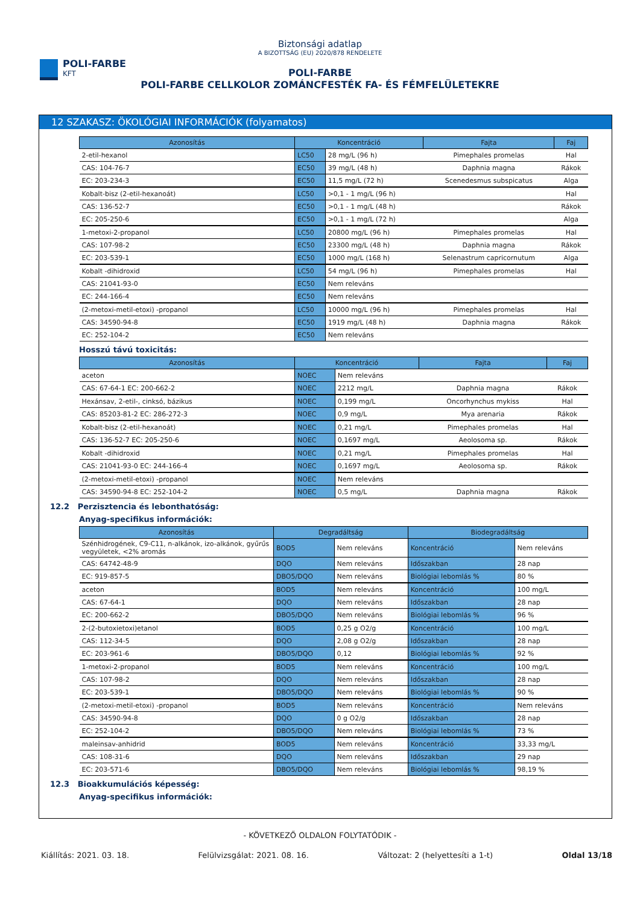POLI-FARBE
KFT
Biztonsági adatlap
A BIZOTTSÁG (EU) 2020/878 RENDELETE
POLI-FARBE
POLI-FARBE CELLKOLOR ZOMÁNCFESTÉK FA- ÉS FÉMFELÜLETEKRE
12 SZAKASZ: ÖKOLÓGIAI INFORMÁCIÓK (folyamatos)
| Azonosítás | Koncentráció | | Fajta | Faj |
| --- | --- | --- | --- | --- |
| 2-etil-hexanol | LC50 | 28 mg/L (96 h) | Pimephales promelas | Hal |
| CAS: 104-76-7 | EC50 | 39 mg/L (48 h) | Daphnia magna | Rákok |
| EC: 203-234-3 | EC50 | 11,5 mg/L (72 h) | Scenedesmus subspicatus | Alga |
| Kobalt-bisz (2-etil-hexanoát) | LC50 | >0,1 - 1 mg/L (96 h) | | Hal |
| CAS: 136-52-7 | EC50 | >0,1 - 1 mg/L (48 h) | | Rákok |
| EC: 205-250-6 | EC50 | >0,1 - 1 mg/L (72 h) | | Alga |
| 1-metoxi-2-propanol | LC50 | 20800 mg/L (96 h) | Pimephales promelas | Hal |
| CAS: 107-98-2 | EC50 | 23300 mg/L (48 h) | Daphnia magna | Rákok |
| EC: 203-539-1 | EC50 | 1000 mg/L (168 h) | Selenastrum capricornutum | Alga |
| Kobalt -dihidroxid | LC50 | 54 mg/L (96 h) | Pimephales promelas | Hal |
| CAS: 21041-93-0 | EC50 | Nem releváns | | |
| EC: 244-166-4 | EC50 | Nem releváns | | |
| (2-metoxi-metil-etoxi) -propanol | LC50 | 10000 mg/L (96 h) | Pimephales promelas | Hal |
| CAS: 34590-94-8 | EC50 | 1919 mg/L (48 h) | Daphnia magna | Rákok |
| EC: 252-104-2 | EC50 | Nem releváns | | |
Hosszú távú toxicitás:
| Azonosítás | Koncentráció | | Fajta | Faj |
| --- | --- | --- | --- | --- |
| aceton | NOEC | Nem releváns | | |
| CAS: 67-64-1 EC: 200-662-2 | NOEC | 2212 mg/L | Daphnia magna | Rákok |
| Hexánsav, 2-etil-, cinksó, bázikus | NOEC | 0,199 mg/L | Oncorhynchus mykiss | Hal |
| CAS: 85203-81-2 EC: 286-272-3 | NOEC | 0,9 mg/L | Mya arenaria | Rákok |
| Kobalt-bisz (2-etil-hexanoát) | NOEC | 0,21 mg/L | Pimephales promelas | Hal |
| CAS: 136-52-7 EC: 205-250-6 | NOEC | 0,1697 mg/L | Aeolosoma sp. | Rákok |
| Kobalt -dihidroxid | NOEC | 0,21 mg/L | Pimephales promelas | Hal |
| CAS: 21041-93-0 EC: 244-166-4 | NOEC | 0,1697 mg/L | Aeolosoma sp. | Rákok |
| (2-metoxi-metil-etoxi) -propanol | NOEC | Nem releváns | | |
| CAS: 34590-94-8 EC: 252-104-2 | NOEC | 0,5 mg/L | Daphnia magna | Rákok |
12.2 Perzisztencia és lebonthatóság:
Anyag-specifikus információk:
| Azonosítás | Degradáltság | | Biodegradáltság | |
| --- | --- | --- | --- | --- |
| Szénhidrogének, C9-C11, n-alkánok, izo-alkánok, gyűrűs vegyületek, <2% aromás | BOD5 | Nem releváns | Koncentráció | Nem releváns |
| CAS: 64742-48-9 | DQO | Nem releváns | Időszakban | 28 nap |
| EC: 919-857-5 | DBO5/DQO | Nem releváns | Biológiai lebomlás % | 80 % |
| aceton | BOD5 | Nem releváns | Koncentráció | 100 mg/L |
| CAS: 67-64-1 | DQO | Nem releváns | Időszakban | 28 nap |
| EC: 200-662-2 | DBO5/DQO | Nem releváns | Biológiai lebomlás % | 96 % |
| 2-(2-butoxietoxi)etanol | BOD5 | 0,25 g O2/g | Koncentráció | 100 mg/L |
| CAS: 112-34-5 | DQO | 2,08 g O2/g | Időszakban | 28 nap |
| EC: 203-961-6 | DBO5/DQO | 0,12 | Biológiai lebomlás % | 92 % |
| 1-metoxi-2-propanol | BOD5 | Nem releváns | Koncentráció | 100 mg/L |
| CAS: 107-98-2 | DQO | Nem releváns | Időszakban | 28 nap |
| EC: 203-539-1 | DBO5/DQO | Nem releváns | Biológiai lebomlás % | 90 % |
| (2-metoxi-metil-etoxi) -propanol | BOD5 | Nem releváns | Koncentráció | Nem releváns |
| CAS: 34590-94-8 | DQO | 0 g O2/g | Időszakban | 28 nap |
| EC: 252-104-2 | DBO5/DQO | Nem releváns | Biológiai lebomlás % | 73 % |
| maleinsav-anhidrid | BOD5 | Nem releváns | Koncentráció | 33,33 mg/L |
| CAS: 108-31-6 | DQO | Nem releváns | Időszakban | 29 nap |
| EC: 203-571-6 | DBO5/DQO | Nem releváns | Biológiai lebomlás % | 98,19 % |
12.3 Bioakkumulációs képesség:
Anyag-specifikus információk:
- KÖVETKEZŐ OLDALON FOLYTATÓDIK -
Kiállítás: 2021. 03. 18. Felülvizsgálat: 2021. 08. 16. Változat: 2 (helyettesíti a 1-t) Oldal 13/18